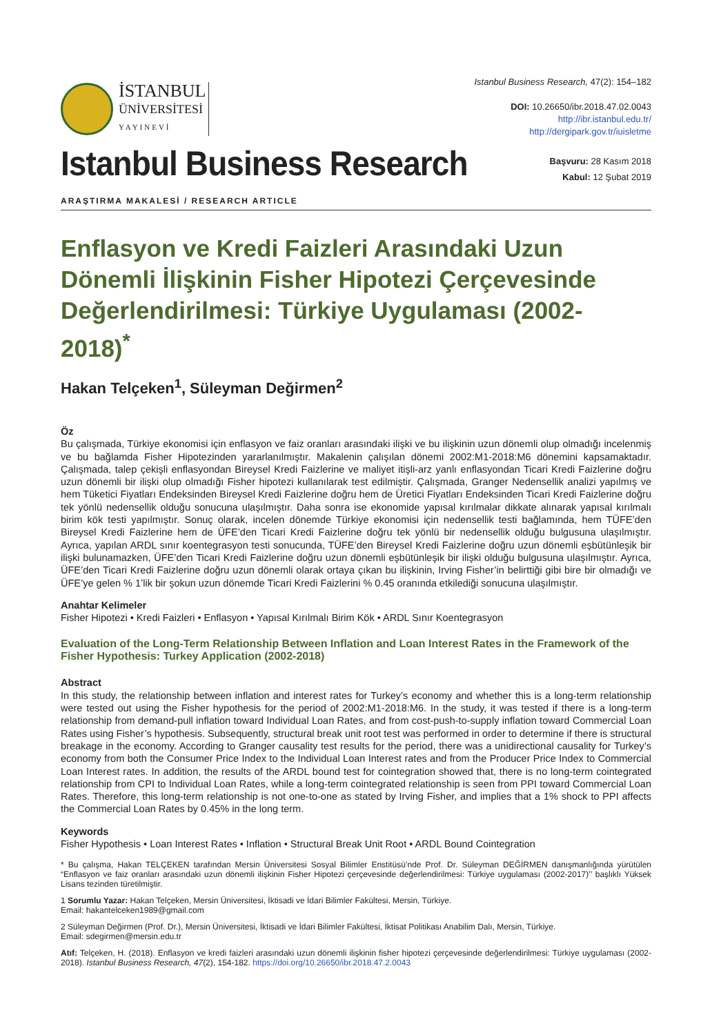İSTANBUL
ÜNİVERSİTESİ
YAYINEVİ
Istanbul Business Research, 47(2): 154–182
DOI: 10.26650/ibr.2018.47.02.0043
http://ibr.istanbul.edu.tr/
http://dergipark.gov.tr/iuisletme
Istanbul Business Research
Başvuru: 28 Kasım 2018
Kabul: 12 Şubat 2019
ARAŞTIRMA MAKALESİ / RESEARCH ARTICLE
Enflasyon ve Kredi Faizleri Arasındaki Uzun Dönemli İlişkinin Fisher Hipotezi Çerçevesinde Değerlendirilmesi: Türkiye Uygulaması (2002-2018)<sup>*</sup>
Hakan Telçeken<sup>1</sup>, Süleyman Değirmen<sup>2</sup>
Öz
Bu çalışmada, Türkiye ekonomisi için enflasyon ve faiz oranları arasındaki ilişki ve bu ilişkinin uzun dönemli olup olmadığı incelenmiş ve bu bağlamda Fisher Hipotezinden yararlanılmıştır. Makalenin çalışılan dönemi 2002:M1-2018:M6 dönemini kapsamaktadır. Çalışmada, talep çekişli enflasyondan Bireysel Kredi Faizlerine ve maliyet itişli-arz yanlı enflasyondan Ticari Kredi Faizlerine doğru uzun dönemli bir ilişki olup olmadığı Fisher hipotezi kullanılarak test edilmiştir. Çalışmada, Granger Nedensellik analizi yapılmış ve hem Tüketici Fiyatları Endeksinden Bireysel Kredi Faizlerine doğru hem de Üretici Fiyatları Endeksinden Ticari Kredi Faizlerine doğru tek yönlü nedensellik olduğu sonucuna ulaşılmıştır. Daha sonra ise ekonomide yapısal kırılmalar dikkate alınarak yapısal kırılmalı birim kök testi yapılmıştır. Sonuç olarak, incelen dönemde Türkiye ekonomisi için nedensellik testi bağlamında, hem TÜFE’den Bireysel Kredi Faizlerine hem de ÜFE’den Ticari Kredi Faizlerine doğru tek yönlü bir nedensellik olduğu bulgusuna ulaşılmıştır. Ayrıca, yapılan ARDL sınır koentegrasyon testi sonucunda, TÜFE’den Bireysel Kredi Faizlerine doğru uzun dönemli eşbütünleşik bir ilişki bulunamazken, ÜFE’den Ticari Kredi Faizlerine doğru uzun dönemli eşbütünleşik bir ilişki olduğu bulgusuna ulaşılmıştır. Ayrıca, ÜFE’den Ticari Kredi Faizlerine doğru uzun dönemli olarak ortaya çıkan bu ilişkinin, Irving Fisher’in belirttiği gibi bire bir olmadığı ve ÜFE’ye gelen % 1’lik bir şokun uzun dönemde Ticari Kredi Faizlerini % 0.45 oranında etkilediği sonucuna ulaşılmıştır.
Anahtar Kelimeler
Fisher Hipotezi • Kredi Faizleri • Enflasyon • Yapısal Kırılmalı Birim Kök • ARDL Sınır Koentegrasyon
Evaluation of the Long-Term Relationship Between Inflation and Loan Interest Rates in the Framework of the Fisher Hypothesis: Turkey Application (2002-2018)
Abstract
In this study, the relationship between inflation and interest rates for Turkey’s economy and whether this is a long-term relationship were tested out using the Fisher hypothesis for the period of 2002:M1-2018:M6. In the study, it was tested if there is a long-term relationship from demand-pull inflation toward Individual Loan Rates, and from cost-push-to-supply inflation toward Commercial Loan Rates using Fisher’s hypothesis. Subsequently, structural break unit root test was performed in order to determine if there is structural breakage in the economy. According to Granger causality test results for the period, there was a unidirectional causality for Turkey’s economy from both the Consumer Price Index to the Individual Loan Interest rates and from the Producer Price Index to Commercial Loan Interest rates. In addition, the results of the ARDL bound test for cointegration showed that, there is no long-term cointegrated relationship from CPI to Individual Loan Rates, while a long-term cointegrated relationship is seen from PPI toward Commercial Loan Rates. Therefore, this long-term relationship is not one-to-one as stated by Irving Fisher, and implies that a 1% shock to PPI affects the Commercial Loan Rates by 0.45% in the long term.
Keywords
Fisher Hypothesis • Loan Interest Rates • Inflation • Structural Break Unit Root • ARDL Bound Cointegration
* Bu çalışma, Hakan TELÇEKEN tarafından Mersin Üniversitesi Sosyal Bilimler Enstitüsü’nde Prof. Dr. Süleyman DEĞİRMEN danışmanlığında yürütülen “Enflasyon ve faiz oranları arasındaki uzun dönemli ilişkinin Fisher Hipotezi çerçevesinde değerlendirilmesi: Türkiye uygulaması (2002-2017)’’ başlıklı Yüksek Lisans tezinden türetilmiştir.
1 Sorumlu Yazar: Hakan Telçeken, Mersin Üniversitesi, İktisadi ve İdari Bilimler Fakültesi, Mersin, Türkiye.
Email: hakantelceken1989@gmail.com
2 Süleyman Değirmen (Prof. Dr.), Mersin Üniversitesi, İktisadi ve İdari Bilimler Fakültesi, İktisat Politikası Anabilim Dalı, Mersin, Türkiye.
Email: sdegirmen@mersin.edu.tr
Atıf: Telçeken, H. (2018). Enflasyon ve kredi faizleri arasındaki uzun dönemli ilişkinin fisher hipotezi çerçevesinde değerlendirilmesi: Türkiye uygulaması (2002-2018). Istanbul Business Research, 47(2), 154-182. https://doi.org/10.26650/ibr.2018.47.2.0043